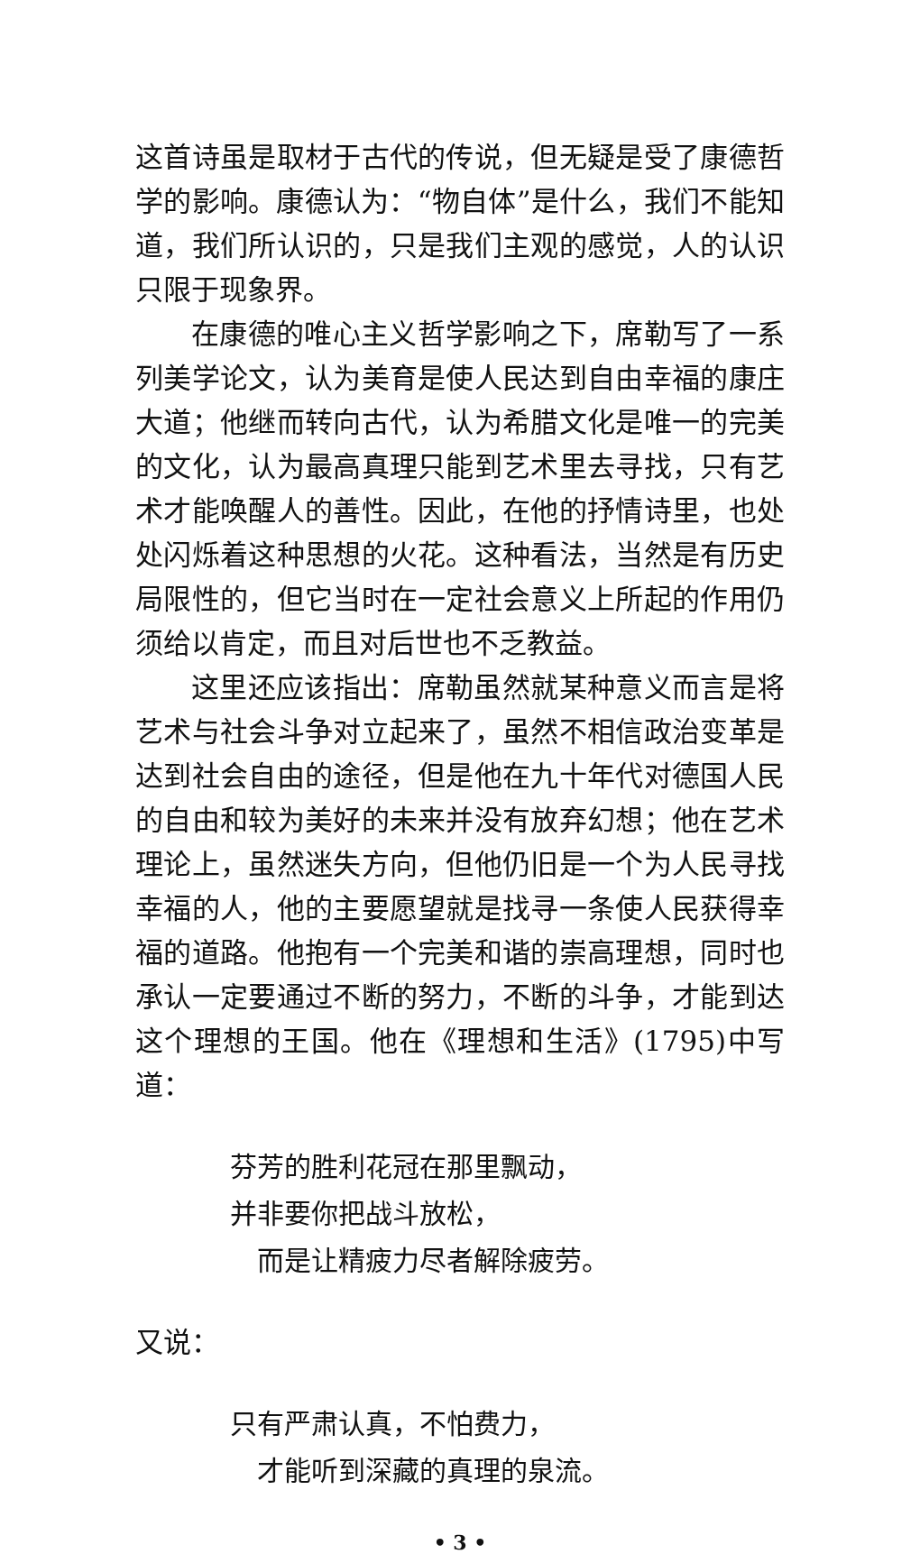这首诗虽是取材于古代的传说，但无疑是受了康德哲学的影响。康德认为：“物自体”是什么，我们不能知道，我们所认识的，只是我们主观的感觉，人的认识只限于现象界。
在康德的唯心主义哲学影响之下，席勒写了一系列美学论文，认为美育是使人民达到自由幸福的康庄大道；他继而转向古代，认为希腊文化是唯一的完美的文化，认为最高真理只能到艺术里去寻找，只有艺术才能唤醒人的善性。因此，在他的抒情诗里，也处处闪烁着这种思想的火花。这种看法，当然是有历史局限性的，但它当时在一定社会意义上所起的作用仍须给以肯定，而且对后世也不乏教益。
这里还应该指出：席勒虽然就某种意义而言是将艺术与社会斗争对立起来了，虽然不相信政治变革是达到社会自由的途径，但是他在九十年代对德国人民的自由和较为美好的未来并没有放弃幻想；他在艺术理论上，虽然迷失方向，但他仍旧是一个为人民寻找幸福的人，他的主要愿望就是找寻一条使人民获得幸福的道路。他抱有一个完美和谐的崇高理想，同时也承认一定要通过不断的努力，不断的斗争，才能到达这个理想的王国。他在《理想和生活》(1795)中写道：
芬芳的胜利花冠在那里飘动，
并非要你把战斗放松，
而是让精疲力尽者解除疲劳。
又说：
只有严肃认真，不怕费力，
才能听到深藏的真理的泉流。
• 3 •